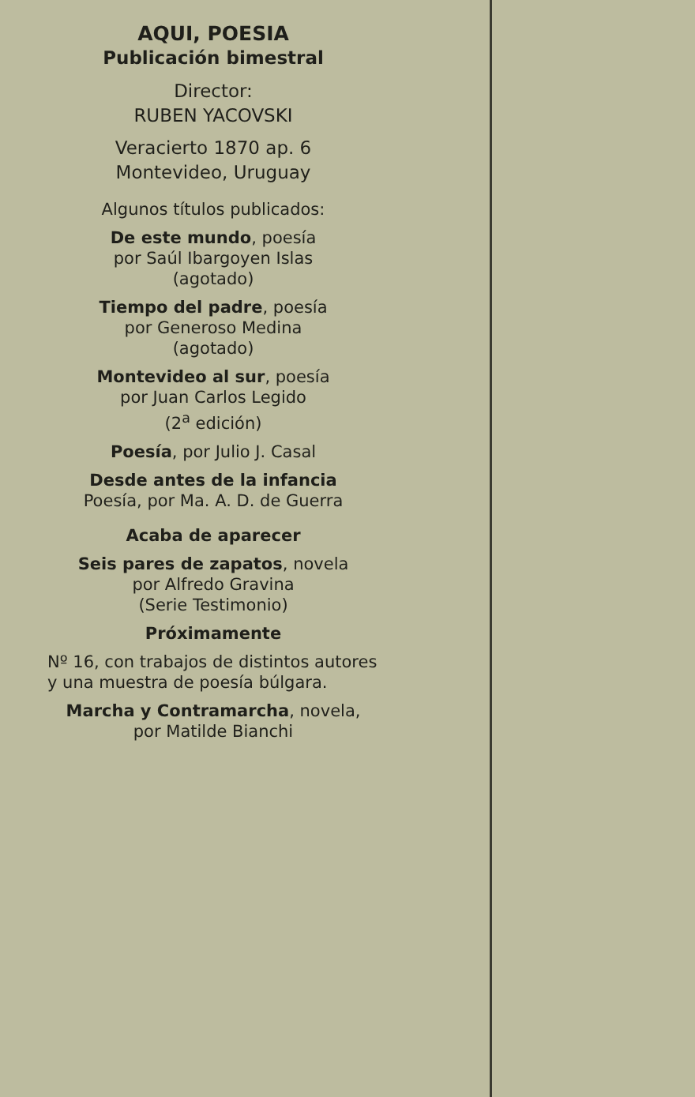AQUI, POESIA
Publicación bimestral
Director:
RUBEN YACOVSKI
Veracierto 1870 ap. 6
Montevideo, Uruguay
Algunos títulos publicados:
De este mundo, poesía
por Saúl Ibargoyen Islas
(agotado)
Tiempo del padre, poesía
por Generoso Medina
(agotado)
Montevideo al sur, poesía
por Juan Carlos Legido
(2<sup>a</sup> edición)
Poesía, por Julio J. Casal
Desde antes de la infancia
Poesía, por Ma. A. D. de Guerra
Acaba de aparecer
Seis pares de zapatos, novela
por Alfredo Gravina
(Serie Testimonio)
Próximamente
Nº 16, con trabajos de distintos autores y una muestra de poesía búlgara.
Marcha y Contramarcha, novela,
por Matilde Bianchi